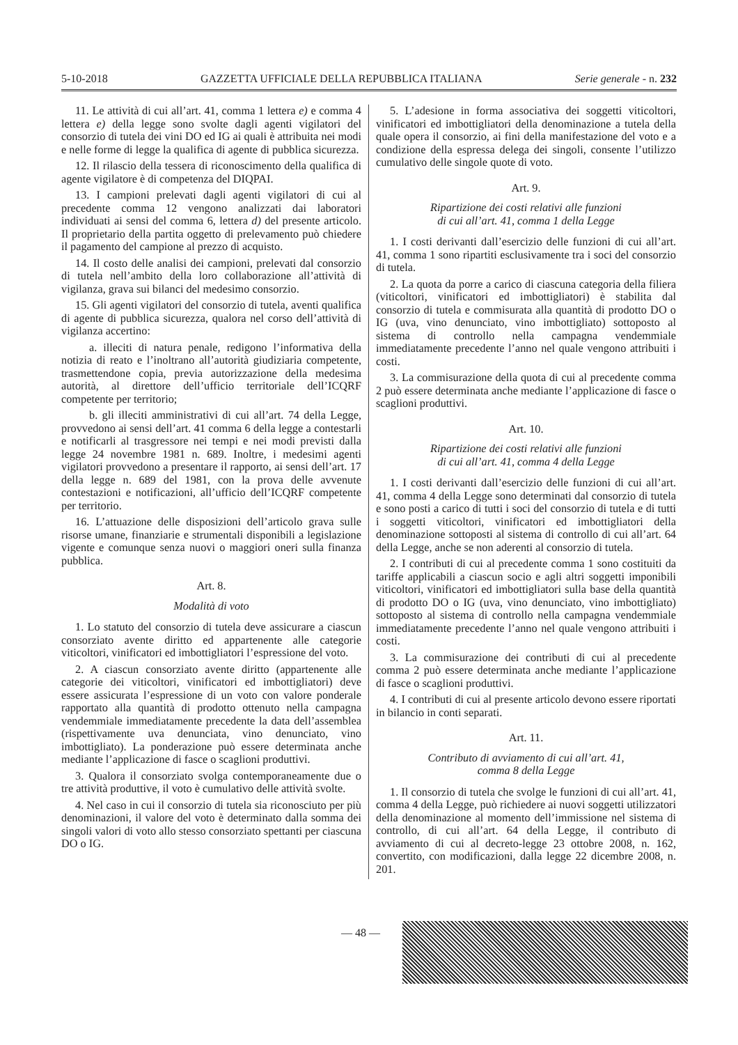5-10-2018 GAZZETTA UFFICIALE DELLA REPUBBLICA ITALIANA Serie generale - n. 232
11. Le attività di cui all’art. 41, comma 1 lettera e) e comma 4 lettera e) della legge sono svolte dagli agenti vigilatori del consorzio di tutela dei vini DO ed IG ai quali è attribuita nei modi e nelle forme di legge la qualifica di agente di pubblica sicurezza.
12. Il rilascio della tessera di riconoscimento della qualifica di agente vigilatore è di competenza del DIQPAI.
13. I campioni prelevati dagli agenti vigilatori di cui al precedente comma 12 vengono analizzati dai laboratori individuati ai sensi del comma 6, lettera d) del presente articolo. Il proprietario della partita oggetto di prelevamento può chiedere il pagamento del campione al prezzo di acquisto.
14. Il costo delle analisi dei campioni, prelevati dal consorzio di tutela nell’ambito della loro collaborazione all’attività di vigilanza, grava sui bilanci del medesimo consorzio.
15. Gli agenti vigilatori del consorzio di tutela, aventi qualifica di agente di pubblica sicurezza, qualora nel corso dell’attività di vigilanza accertino:
a. illeciti di natura penale, redigono l’informativa della notizia di reato e l’inoltrano all’autorità giudiziaria competente, trasmettendone copia, previa autorizzazione della medesima autorità, al direttore dell’ufficio territoriale dell’ICQRF competente per territorio;
b. gli illeciti amministrativi di cui all’art. 74 della Legge, provvedono ai sensi dell’art. 41 comma 6 della legge a contestarli e notificarli al trasgressore nei tempi e nei modi previsti dalla legge 24 novembre 1981 n. 689. Inoltre, i medesimi agenti vigilatori provvedono a presentare il rapporto, ai sensi dell’art. 17 della legge n. 689 del 1981, con la prova delle avvenute contestazioni e notificazioni, all’ufficio dell’ICQRF competente per territorio.
16. L’attuazione delle disposizioni dell’articolo grava sulle risorse umane, finanziarie e strumentali disponibili a legislazione vigente e comunque senza nuovi o maggiori oneri sulla finanza pubblica.
Art. 8.
Modalità di voto
1. Lo statuto del consorzio di tutela deve assicurare a ciascun consorziato avente diritto ed appartenente alle categorie viticoltori, vinificatori ed imbottigliatori l’espressione del voto.
2. A ciascun consorziato avente diritto (appartenente alle categorie dei viticoltori, vinificatori ed imbottigliatori) deve essere assicurata l’espressione di un voto con valore ponderale rapportato alla quantità di prodotto ottenuto nella campagna vendemmiale immediatamente precedente la data dell’assemblea (rispettivamente uva denunciata, vino denunciato, vino imbottigliato). La ponderazione può essere determinata anche mediante l’applicazione di fasce o scaglioni produttivi.
3. Qualora il consorziato svolga contemporaneamente due o tre attività produttive, il voto è cumulativo delle attività svolte.
4. Nel caso in cui il consorzio di tutela sia riconosciuto per più denominazioni, il valore del voto è determinato dalla somma dei singoli valori di voto allo stesso consorziato spettanti per ciascuna DO o IG.
5. L’adesione in forma associativa dei soggetti viticoltori, vinificatori ed imbottigliatori della denominazione a tutela della quale opera il consorzio, ai fini della manifestazione del voto e a condizione della espressa delega dei singoli, consente l’utilizzo cumulativo delle singole quote di voto.
Art. 9.
Ripartizione dei costi relativi alle funzioni
di cui all’art. 41, comma 1 della Legge
1. I costi derivanti dall’esercizio delle funzioni di cui all’art. 41, comma 1 sono ripartiti esclusivamente tra i soci del consorzio di tutela.
2. La quota da porre a carico di ciascuna categoria della filiera (viticoltori, vinificatori ed imbottigliatori) è stabilita dal consorzio di tutela e commisurata alla quantità di prodotto DO o IG (uva, vino denunciato, vino imbottigliato) sottoposto al sistema di controllo nella campagna vendemmiale immediatamente precedente l’anno nel quale vengono attribuiti i costi.
3. La commisurazione della quota di cui al precedente comma 2 può essere determinata anche mediante l’applicazione di fasce o scaglioni produttivi.
Art. 10.
Ripartizione dei costi relativi alle funzioni
di cui all’art. 41, comma 4 della Legge
1. I costi derivanti dall’esercizio delle funzioni di cui all’art. 41, comma 4 della Legge sono determinati dal consorzio di tutela e sono posti a carico di tutti i soci del consorzio di tutela e di tutti i soggetti viticoltori, vinificatori ed imbottigliatori della denominazione sottoposti al sistema di controllo di cui all’art. 64 della Legge, anche se non aderenti al consorzio di tutela.
2. I contributi di cui al precedente comma 1 sono costituiti da tariffe applicabili a ciascun socio e agli altri soggetti imponibili viticoltori, vinificatori ed imbottigliatori sulla base della quantità di prodotto DO o IG (uva, vino denunciato, vino imbottigliato) sottoposto al sistema di controllo nella campagna vendemmiale immediatamente precedente l’anno nel quale vengono attribuiti i costi.
3. La commisurazione dei contributi di cui al precedente comma 2 può essere determinata anche mediante l’applicazione di fasce o scaglioni produttivi.
4. I contributi di cui al presente articolo devono essere riportati in bilancio in conti separati.
Art. 11.
Contributo di avviamento di cui all’art. 41,
comma 8 della Legge
1. Il consorzio di tutela che svolge le funzioni di cui all’art. 41, comma 4 della Legge, può richiedere ai nuovi soggetti utilizzatori della denominazione al momento dell’immissione nel sistema di controllo, di cui all’art. 64 della Legge, il contributo di avviamento di cui al decreto-legge 23 ottobre 2008, n. 162, convertito, con modificazioni, dalla legge 22 dicembre 2008, n. 201.
— 48 —